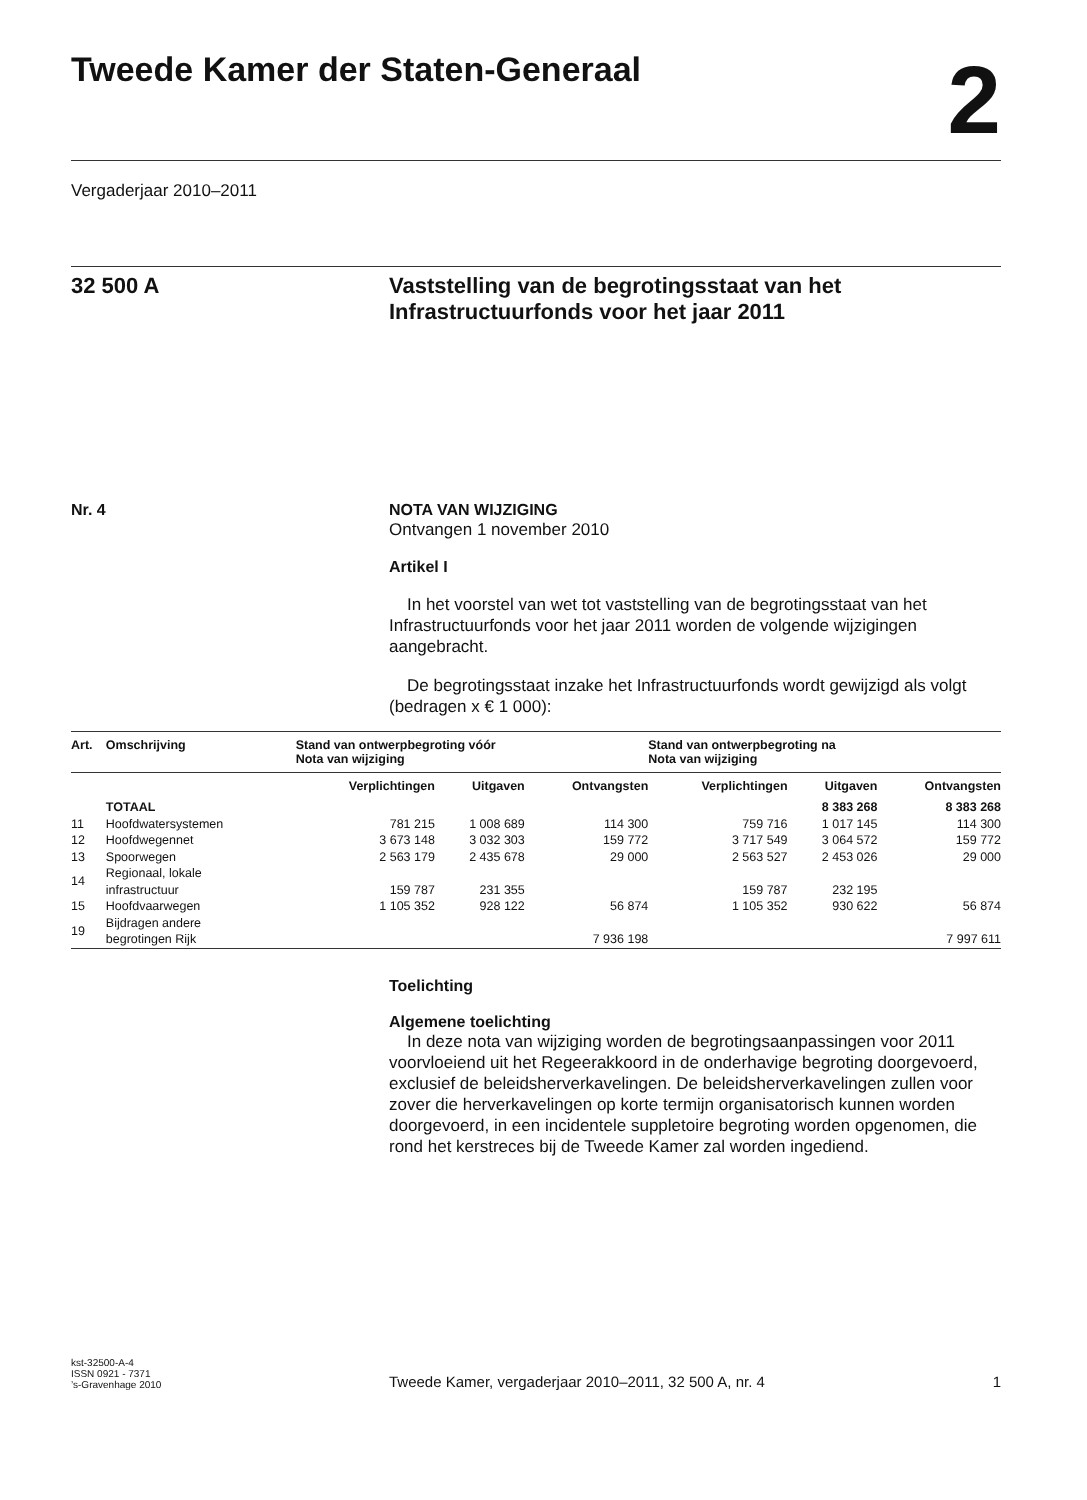Tweede Kamer der Staten-Generaal
2
Vergaderjaar 2010–2011
32 500 A Vaststelling van de begrotingsstaat van het Infrastructuurfonds voor het jaar 2011
Nr. 4 NOTA VAN WIJZIGING
Ontvangen 1 november 2010
Artikel I
In het voorstel van wet tot vaststelling van de begrotingsstaat van het Infrastructuurfonds voor het jaar 2011 worden de volgende wijzigingen aangebracht.
De begrotingsstaat inzake het Infrastructuurfonds wordt gewijzigd als volgt (bedragen x € 1 000):
| Art. | Omschrijving | Stand van ontwerpbegroting vóór Nota van wijziging | | | Stand van ontwerpbegroting na Nota van wijziging | | |
| --- | --- | --- | --- | --- | --- | --- | --- |
| | | Verplichtingen | Uitgaven | Ontvangsten | Verplichtingen | Uitgaven | Ontvangsten |
| | TOTAAL | | | | | 8 383 268 | 8 383 268 |
| 11 | Hoofdwatersystemen | 781 215 | 1 008 689 | 114 300 | 759 716 | 1 017 145 | 114 300 |
| 12 | Hoofdwegennet | 3 673 148 | 3 032 303 | 159 772 | 3 717 549 | 3 064 572 | 159 772 |
| 13 | Spoorwegen | 2 563 179 | 2 435 678 | 29 000 | 2 563 527 | 2 453 026 | 29 000 |
| 14 | Regionaal, lokale infrastructuur | 159 787 | 231 355 | | 159 787 | 232 195 | |
| 15 | Hoofdvaarwegen | 1 105 352 | 928 122 | 56 874 | 1 105 352 | 930 622 | 56 874 |
| 19 | Bijdragen andere begrotingen Rijk | | | 7 936 198 | | | 7 997 611 |
Toelichting
Algemene toelichting
In deze nota van wijziging worden de begrotingsaanpassingen voor 2011 voorvloeiend uit het Regeerakkoord in de onderhavige begroting doorgevoerd, exclusief de beleidsherverkavelingen. De beleidsherverkavelingen zullen voor zover die herverkavelingen op korte termijn organisatorisch kunnen worden doorgevoerd, in een incidentele suppletoire begroting worden opgenomen, die rond het kerstreces bij de Tweede Kamer zal worden ingediend.
kst-32500-A-4
ISSN 0921 - 7371
’s-Gravenhage 2010
Tweede Kamer, vergaderjaar 2010–2011, 32 500 A, nr. 4 1